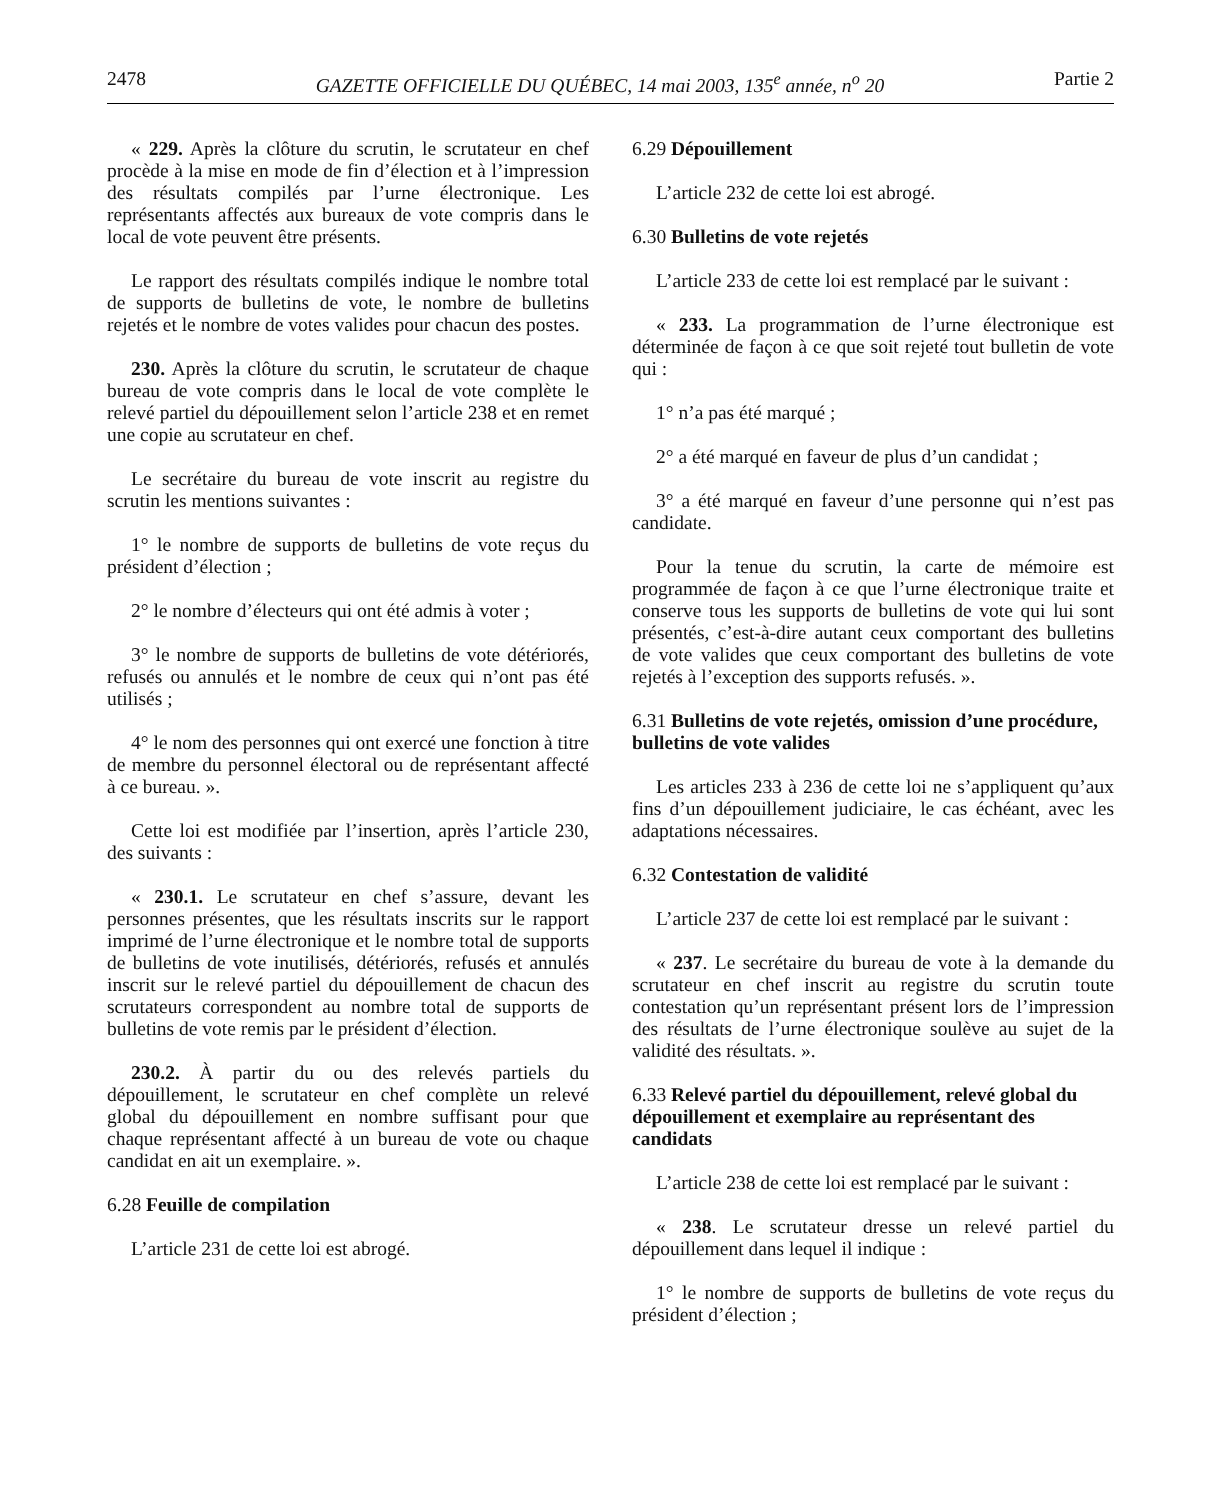2478 GAZETTE OFFICIELLE DU QUÉBEC, 14 mai 2003, 135<sup>e</sup> année, n<sup>o</sup> 20 Partie 2
« 229. Après la clôture du scrutin, le scrutateur en chef procède à la mise en mode de fin d’élection et à l’impression des résultats compilés par l’urne électronique. Les représentants affectés aux bureaux de vote compris dans le local de vote peuvent être présents.
Le rapport des résultats compilés indique le nombre total de supports de bulletins de vote, le nombre de bulletins rejetés et le nombre de votes valides pour chacun des postes.
230. Après la clôture du scrutin, le scrutateur de chaque bureau de vote compris dans le local de vote complète le relevé partiel du dépouillement selon l’article 238 et en remet une copie au scrutateur en chef.
Le secrétaire du bureau de vote inscrit au registre du scrutin les mentions suivantes :
1° le nombre de supports de bulletins de vote reçus du président d’élection ;
2° le nombre d’électeurs qui ont été admis à voter ;
3° le nombre de supports de bulletins de vote détériorés, refusés ou annulés et le nombre de ceux qui n’ont pas été utilisés ;
4° le nom des personnes qui ont exercé une fonction à titre de membre du personnel électoral ou de représentant affecté à ce bureau. ».
Cette loi est modifiée par l’insertion, après l’article 230, des suivants :
« 230.1. Le scrutateur en chef s’assure, devant les personnes présentes, que les résultats inscrits sur le rapport imprimé de l’urne électronique et le nombre total de supports de bulletins de vote inutilisés, détériorés, refusés et annulés inscrit sur le relevé partiel du dépouillement de chacun des scrutateurs correspondent au nombre total de supports de bulletins de vote remis par le président d’élection.
230.2. À partir du ou des relevés partiels du dépouillement, le scrutateur en chef complète un relevé global du dépouillement en nombre suffisant pour que chaque représentant affecté à un bureau de vote ou chaque candidat en ait un exemplaire. ».
6.28 Feuille de compilation
L’article 231 de cette loi est abrogé.
6.29 Dépouillement
L’article 232 de cette loi est abrogé.
6.30 Bulletins de vote rejetés
L’article 233 de cette loi est remplacé par le suivant :
« 233. La programmation de l’urne électronique est déterminée de façon à ce que soit rejeté tout bulletin de vote qui :
1° n’a pas été marqué ;
2° a été marqué en faveur de plus d’un candidat ;
3° a été marqué en faveur d’une personne qui n’est pas candidate.
Pour la tenue du scrutin, la carte de mémoire est programmée de façon à ce que l’urne électronique traite et conserve tous les supports de bulletins de vote qui lui sont présentés, c’est-à-dire autant ceux comportant des bulletins de vote valides que ceux comportant des bulletins de vote rejetés à l’exception des supports refusés. ».
6.31 Bulletins de vote rejetés, omission d’une procédure, bulletins de vote valides
Les articles 233 à 236 de cette loi ne s’appliquent qu’aux fins d’un dépouillement judiciaire, le cas échéant, avec les adaptations nécessaires.
6.32 Contestation de validité
L’article 237 de cette loi est remplacé par le suivant :
« 237. Le secrétaire du bureau de vote à la demande du scrutateur en chef inscrit au registre du scrutin toute contestation qu’un représentant présent lors de l’impression des résultats de l’urne électronique soulève au sujet de la validité des résultats. ».
6.33 Relevé partiel du dépouillement, relevé global du dépouillement et exemplaire au représentant des candidats
L’article 238 de cette loi est remplacé par le suivant :
« 238. Le scrutateur dresse un relevé partiel du dépouillement dans lequel il indique :
1° le nombre de supports de bulletins de vote reçus du président d’élection ;